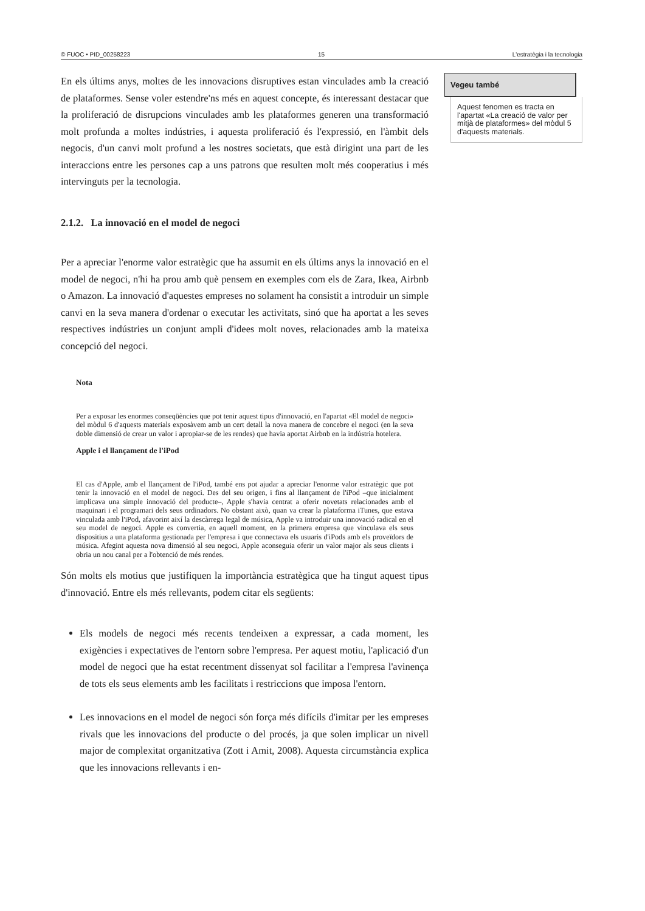© FUOC • PID_00258223 15 L'estratègia i la tecnologia
En els últims anys, moltes de les innovacions disruptives estan vinculades amb la creació de plataformes. Sense voler estendre'ns més en aquest concep­te, és interessant destacar que la proliferació de disrupcions vinculades amb les plataformes generen una transformació molt profunda a moltes indústries, i aquesta proliferació és l'expressió, en l'àmbit dels negocis, d'un canvi molt profund a les nostres societats, que està dirigint una part de les interaccions entre les persones cap a uns patrons que resulten molt més cooperatius i més intervinguts per la tecnologia.
2.1.2. La innovació en el model de negoci
Per a apreciar l'enorme valor estratègic que ha assumit en els últims anys la innovació en el model de negoci, n'hi ha prou amb què pensem en exemples com els de Zara, Ikea, Airbnb o Amazon. La innovació d'aquestes empreses no solament ha consistit a introduir un simple canvi en la seva manera d'ordenar o executar les activitats, sinó que ha aportat a les seves respectives indústries un conjunt ampli d'idees molt noves, relacionades amb la mateixa concepció del negoci.
Nota
Per a exposar les enormes conseqüències que pot tenir aquest tipus d'innovació, en l'apartat «El model de negoci» del mòdul 6 d'aquests materials exposàvem amb un cert detall la nova manera de concebre el negoci (en la seva doble dimensió de crear un valor i apropiar-se de les rendes) que havia aportat Airbnb en la indústria hotelera.
Apple i el llançament de l'iPod
El cas d'Apple, amb el llançament de l'iPod, també ens pot ajudar a apreciar l'enorme valor estratègic que pot tenir la innovació en el model de negoci. Des del seu origen, i fins al llançament de l'iPod –que inicialment implicava una simple innovació del producte–, Apple s'havia centrat a oferir novetats relacionades amb el maquinari i el programari dels seus ordinadors. No obstant això, quan va crear la plataforma iTunes, que estava vinculada amb l'iPod, afavorint així la descàrrega legal de música, Apple va introduir una innovació radical en el seu model de negoci. Apple es convertia, en aquell moment, en la primera empresa que vinculava els seus dispositius a una plataforma gestionada per l'empresa i que connectava els usuaris d'iPods amb els proveïdors de música. Afegint aquesta nova dimensió al seu negoci, Apple aconseguia oferir un valor major als seus clients i obria un nou canal per a l'obtenció de més rendes.
Són molts els motius que justifiquen la importància estratègica que ha tingut aquest tipus d'innovació. Entre els més rellevants, podem citar els següents:
Els models de negoci més recents tendeixen a expressar, a cada moment, les exigències i expectatives de l'entorn sobre l'empresa. Per aquest motiu, l'aplicació d'un model de negoci que ha estat recentment dissenyat sol facilitar a l'empresa l'avinença de tots els seus elements amb les facilitats i restriccions que imposa l'entorn.
Les innovacions en el model de negoci són força més difícils d'imitar per les empreses rivals que les innovacions del producte o del procés, ja que solen implicar un nivell major de complexitat organitzativa (Zott i Amit, 2008). Aquesta circumstància explica que les innovacions rellevants i en-
Vegeu també
Aquest fenomen es tracta en l'apartat «La creació de valor per mitjà de plataformes» del mòdul 5 d'aquests materials.